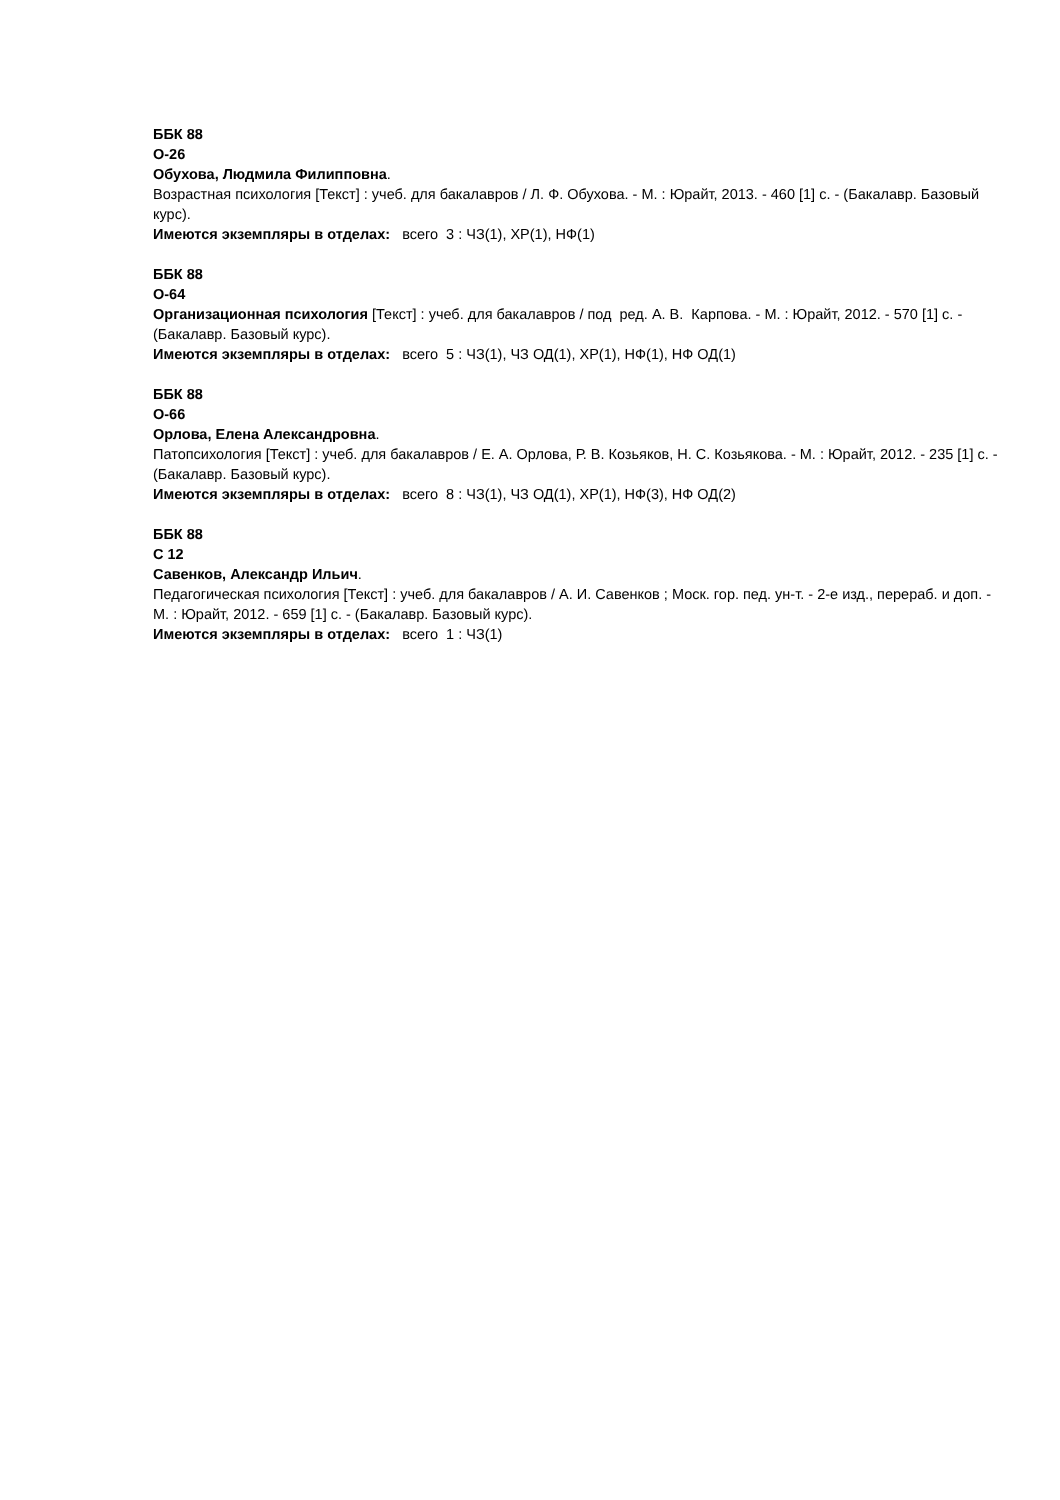ББК 88
О-26
Обухова, Людмила Филипповна.
Возрастная психология [Текст] : учеб. для бакалавров / Л. Ф. Обухова. - М. : Юрайт, 2013. - 460 [1] с. - (Бакалавр. Базовый курс).
Имеются экземпляры в отделах: всего 3 : ЧЗ(1), ХР(1), НФ(1)
ББК 88
О-64
Организационная психология [Текст] : учеб. для бакалавров / под ред. А. В. Карпова. - М. : Юрайт, 2012. - 570 [1] с. - (Бакалавр. Базовый курс).
Имеются экземпляры в отделах: всего 5 : ЧЗ(1), ЧЗ ОД(1), ХР(1), НФ(1), НФ ОД(1)
ББК 88
О-66
Орлова, Елена Александровна.
Патопсихология [Текст] : учеб. для бакалавров / Е. А. Орлова, Р. В. Козьяков, Н. С. Козьякова. - М. : Юрайт, 2012. - 235 [1] с. - (Бакалавр. Базовый курс).
Имеются экземпляры в отделах: всего 8 : ЧЗ(1), ЧЗ ОД(1), ХР(1), НФ(3), НФ ОД(2)
ББК 88
С 12
Савенков, Александр Ильич.
Педагогическая психология [Текст] : учеб. для бакалавров / А. И. Савенков ; Моск. гор. пед. ун-т. - 2-е изд., перераб. и доп. - М. : Юрайт, 2012. - 659 [1] с. - (Бакалавр. Базовый курс).
Имеются экземпляры в отделах: всего 1 : ЧЗ(1)